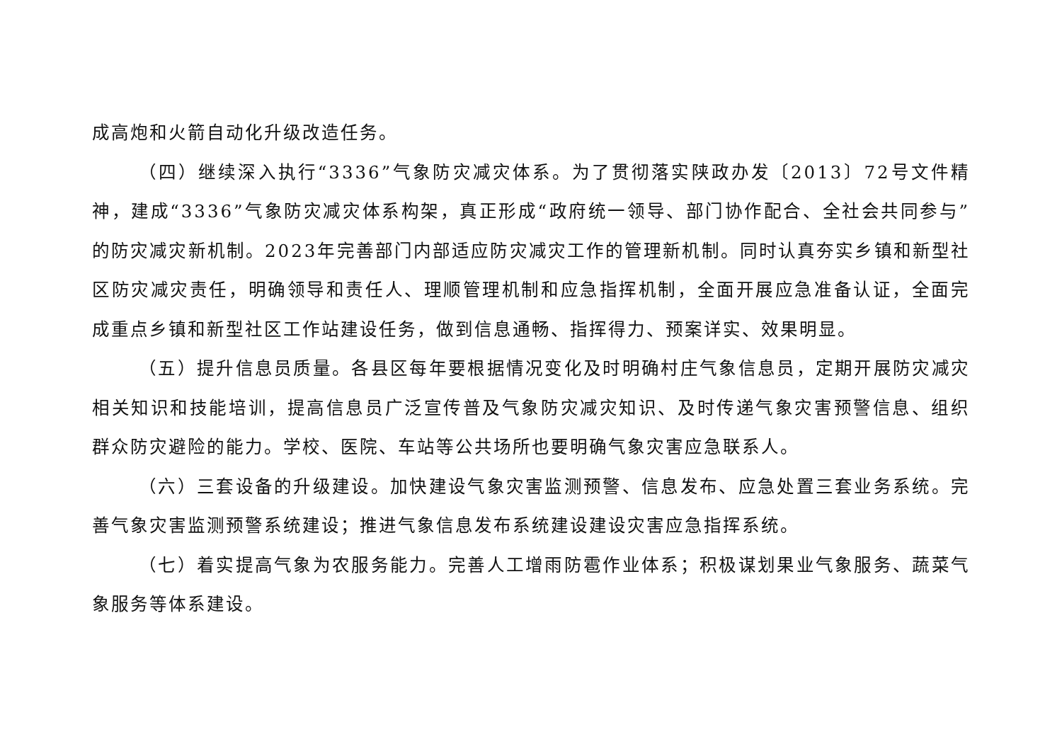成高炮和火箭自动化升级改造任务。
（四）继续深入执行“3336”气象防灾减灾体系。为了贯彻落实陕政办发〔2013〕72号文件精神，建成“3336”气象防灾减灾体系构架，真正形成“政府统一领导、部门协作配合、全社会共同参与”的防灾减灾新机制。2023年完善部门内部适应防灾减灾工作的管理新机制。同时认真夯实乡镇和新型社区防灾减灾责任，明确领导和责任人、理顺管理机制和应急指挥机制，全面开展应急准备认证，全面完成重点乡镇和新型社区工作站建设任务，做到信息通畅、指挥得力、预案详实、效果明显。
（五）提升信息员质量。各县区每年要根据情况变化及时明确村庄气象信息员，定期开展防灾减灾相关知识和技能培训，提高信息员广泛宣传普及气象防灾减灾知识、及时传递气象灾害预警信息、组织群众防灾避险的能力。学校、医院、车站等公共场所也要明确气象灾害应急联系人。
（六）三套设备的升级建设。加快建设气象灾害监测预警、信息发布、应急处置三套业务系统。完善气象灾害监测预警系统建设；推进气象信息发布系统建设建设灾害应急指挥系统。
（七）着实提高气象为农服务能力。完善人工增雨防雹作业体系；积极谋划果业气象服务、蔬菜气象服务等体系建设。